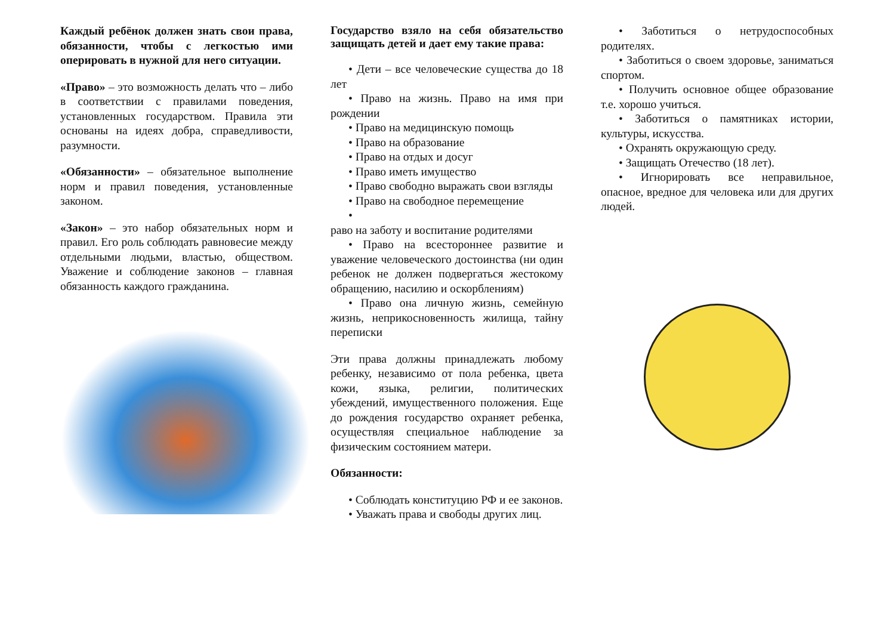Каждый ребёнок должен знать свои права, обязанности, чтобы с легкостью ими оперировать в нужной для него ситуации.
«Право» – это возможность делать что – либо в соответствии с правилами поведения, установленных государством. Правила эти основаны на идеях добра, справедливости, разумности.
«Обязанности» – обязательное выполнение норм и правил поведения, установленные законом.
«Закон» – это набор обязательных норм и правил. Его роль соблюдать равновесие между отдельными людьми, властью, обществом. Уважение и соблюдение законов – главная обязанность каждого гражданина.
Государство взяло на себя обязательство защищать детей и дает ему такие права:
• Дети – все человеческие существа до 18 лет
• Право на жизнь. Право на имя при рождении
• Право на медицинскую помощь
• Право на образование
• Право на отдых и досуг
• Право иметь имущество
• Право свободно выражать свои взгляды
• Право на свободное перемещение
•
раво на заботу и воспитание родителями
• Право на всестороннее развитие и уважение человеческого достоинства (ни один ребенок не должен подвергаться жестокому обращению, насилию и оскорблениям)
• Право она личную жизнь, семейную жизнь, неприкосновенность жилища, тайну переписки
Эти права должны принадлежать любому ребенку, независимо от пола ребенка, цвета кожи, языка, религии, политических убеждений, имущественного положения. Еще до рождения государство охраняет ребенка, осуществляя специальное наблюдение за физическим состоянием матери.
Обязанности:
• Соблюдать конституцию РФ и ее законов.
• Уважать права и свободы других лиц.
• Заботиться о нетрудоспособных родителях.
• Заботиться о своем здоровье, заниматься спортом.
• Получить основное общее образование т.е. хорошо учиться.
• Заботиться о памятниках истории, культуры, искусства.
• Охранять окружающую среду.
• Защищать Отечество (18 лет).
• Игнорировать все неправильное, опасное, вредное для человека или для других людей.